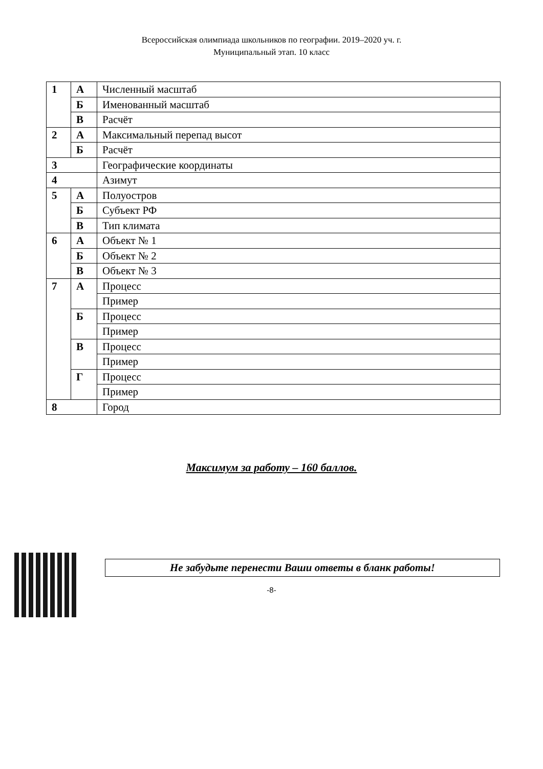Всероссийская олимпиада школьников по географии. 2019–2020 уч. г.
Муниципальный этап. 10 класс
| 1 | А | Численный масштаб |
| | Б | Именованный масштаб |
| | В | Расчёт |
| 2 | А | Максимальный перепад высот |
| | Б | Расчёт |
| 3 | | Географические координаты |
| 4 | | Азимут |
| 5 | А | Полуостров |
| | Б | Субъект РФ |
| | В | Тип климата |
| 6 | А | Объект № 1 |
| | Б | Объект № 2 |
| | В | Объект № 3 |
| 7 | А | Процесс |
| | | Пример |
| | Б | Процесс |
| | | Пример |
| | В | Процесс |
| | | Пример |
| | Г | Процесс |
| | | Пример |
| 8 | | Город |
Максимум за работу – 160 баллов.
Не забудьте перенести Ваши ответы в бланк работы!
-8-